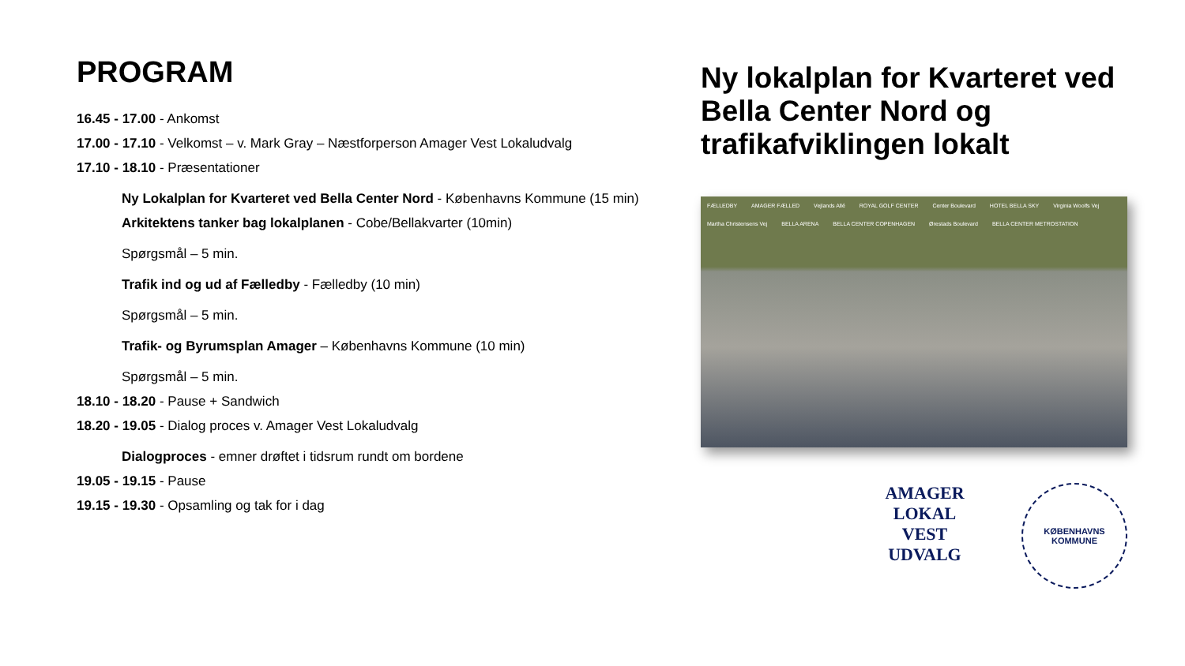PROGRAM
16.45 - 17.00 - Ankomst
17.00 - 17.10 - Velkomst – v. Mark Gray – Næstforperson Amager Vest Lokaludvalg
17.10 - 18.10 - Præsentationer
Ny Lokalplan for Kvarteret ved Bella Center Nord - Københavns Kommune (15 min)
Arkitektens tanker bag lokalplanen - Cobe/Bellakvarter (10min)
Spørgsmål – 5 min.
Trafik ind og ud af Fælledby - Fælledby (10 min)
Spørgsmål – 5 min.
Trafik- og Byrumsplan Amager – Københavns Kommune (10 min)
Spørgsmål – 5 min.
18.10 - 18.20 - Pause + Sandwich
18.20 - 19.05 - Dialog proces v. Amager Vest Lokaludvalg
Dialogproces - emner drøftet i tidsrum rundt om bordene
19.05 - 19.15 - Pause
19.15 - 19.30 - Opsamling og tak for i dag
Ny lokalplan for Kvarteret ved Bella Center Nord og trafikafviklingen lokalt
FÆLLEDBY AMAGER FÆLLED Vejlands Allé ROYAL GOLF CENTER Center Boulevard HOTEL BELLA SKY Virginia Woolfs Vej Martha Christensens Vej BELLA ARENA BELLA CENTER COPENHAGEN Ørestads Boulevard BELLA CENTER METROSTATION
AMAGER
LOKAL VEST
UDVALG
KØBENHAVNS
KOMMUNE